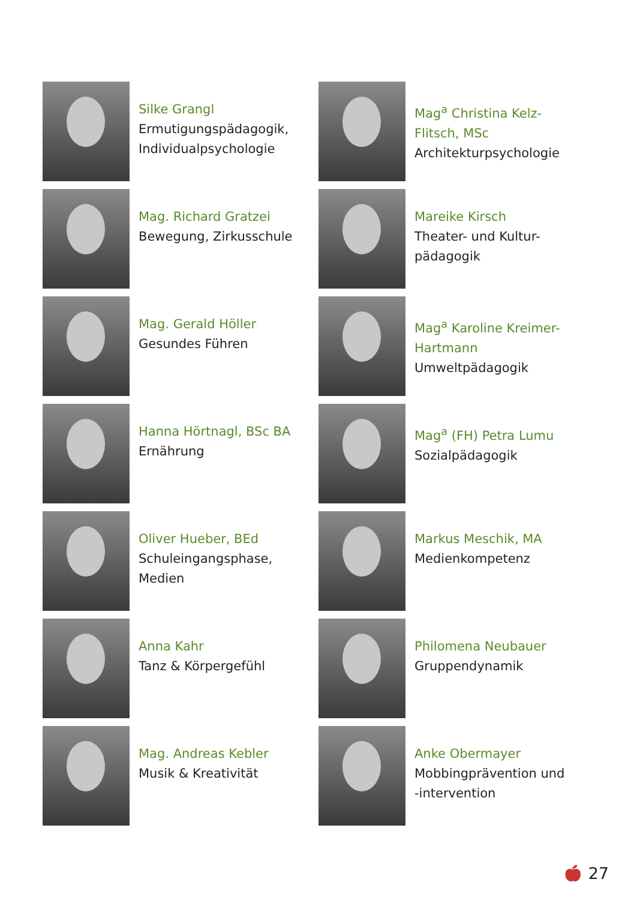Silke Grangl
Ermutigungspädagogik,
Individualpsychologie
Mag. Richard Gratzei
Bewegung, Zirkusschule
Mag. Gerald Höller
Gesundes Führen
Hanna Hörtnagl, BSc BA
Ernährung
Oliver Hueber, BEd
Schuleingangsphase,
Medien
Anna Kahr
Tanz & Körpergefühl
Mag. Andreas Kebler
Musik & Kreativität
Mag<sup>a</sup> Christina Kelz-
Flitsch, MSc
Architekturpsychologie
Mareike Kirsch
Theater- und Kultur-
pädagogik
Mag<sup>a</sup> Karoline Kreimer-
Hartmann
Umweltpädagogik
Mag<sup>a</sup> (FH) Petra Lumu
Sozialpädagogik
Markus Meschik, MA
Medienkompetenz
Philomena Neubauer
Gruppendynamik
Anke Obermayer
Mobbingprävention und
-intervention
🍎︎ 27